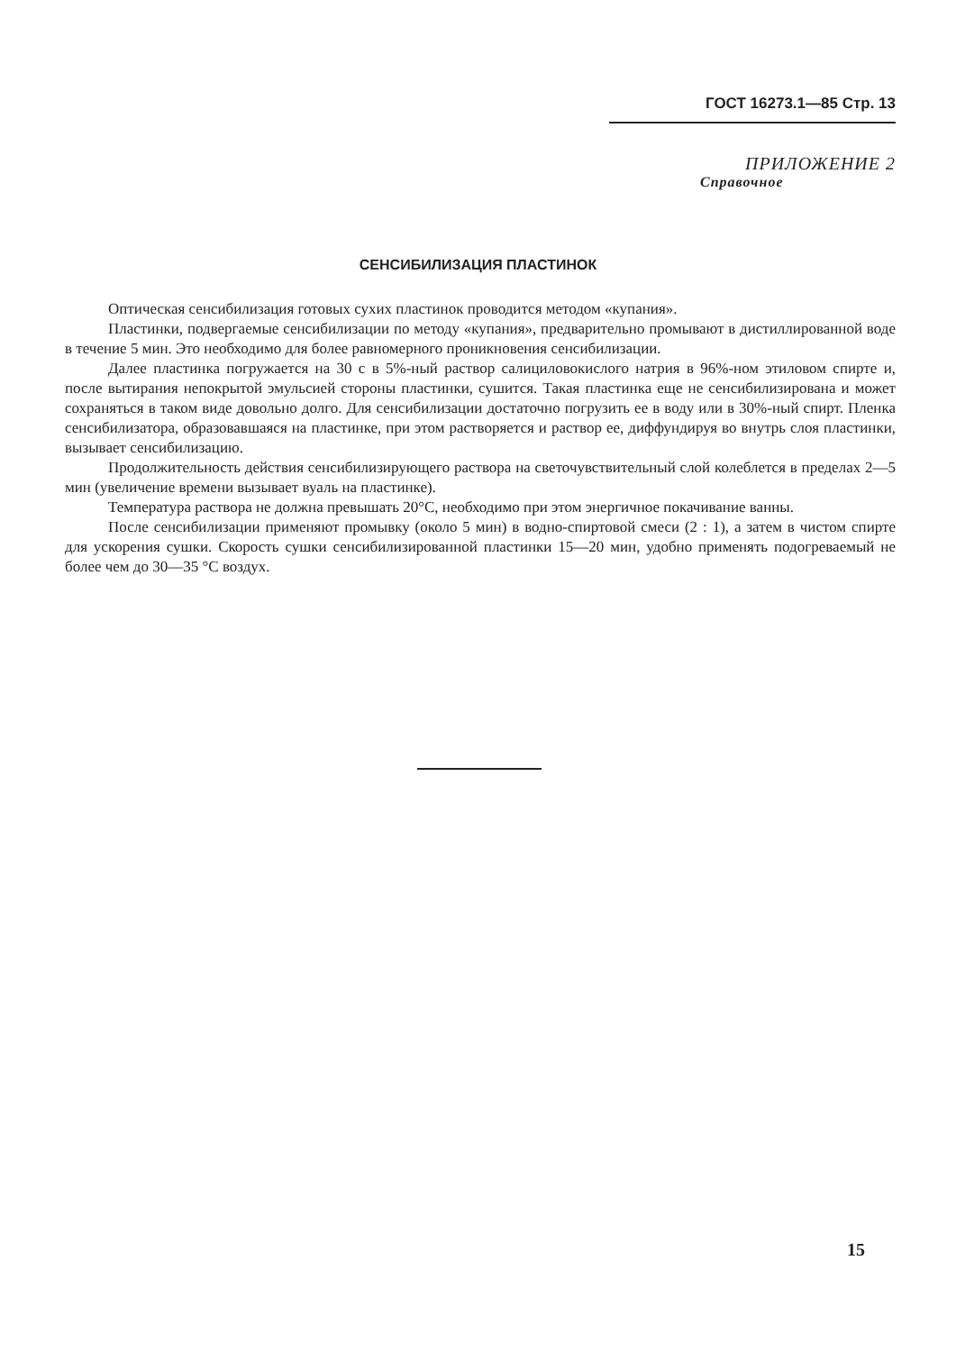ГОСТ 16273.1—85 Стр. 13
ПРИЛОЖЕНИЕ 2
Справочное
СЕНСИБИЛИЗАЦИЯ ПЛАСТИНОК
Оптическая сенсибилизация готовых сухих пластинок проводится методом «купания».
Пластинки, подвергаемые сенсибилизации по методу «купания», предварительно промывают в дистиллированной воде в течение 5 мин. Это необходимо для более равномерного проникновения сенсибилизации.
Далее пластинка погружается на 30 с в 5%-ный раствор салициловокислого натрия в 96%-ном этиловом спирте и, после вытирания непокрытой эмульсией стороны пластинки, сушится. Такая пластинка еще не сенсибилизирована и может сохраняться в таком виде довольно долго. Для сенсибилизации достаточно погрузить ее в воду или в 30%-ный спирт. Пленка сенсибилизатора, образовавшаяся на пластинке, при этом растворяется и раствор ее, диффундируя во внутрь слоя пластинки, вызывает сенсибилизацию.
Продолжительность действия сенсибилизирующего раствора на светочувствительный слой колеблется в пределах 2—5 мин (увеличение времени вызывает вуаль на пластинке).
Температура раствора не должна превышать 20°С, необходимо при этом энергичное покачивание ванны.
После сенсибилизации применяют промывку (около 5 мин) в водно-спиртовой смеси (2 : 1), а затем в чистом спирте для ускорения сушки. Скорость сушки сенсибилизированной пластинки 15—20 мин, удобно применять подогреваемый не более чем до 30—35 °С воздух.
15